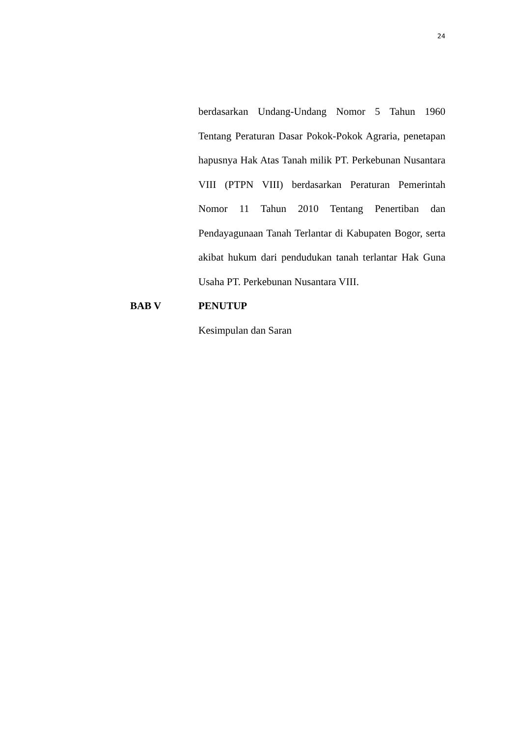24
berdasarkan Undang-Undang Nomor 5 Tahun 1960 Tentang Peraturan Dasar Pokok-Pokok Agraria, penetapan hapusnya Hak Atas Tanah milik PT. Perkebunan Nusantara VIII (PTPN VIII) berdasarkan Peraturan Pemerintah Nomor 11 Tahun 2010 Tentang Penertiban dan Pendayagunaan Tanah Terlantar di Kabupaten Bogor, serta akibat hukum dari pendudukan tanah terlantar Hak Guna Usaha PT. Perkebunan Nusantara VIII.
BAB V PENUTUP
Kesimpulan dan Saran